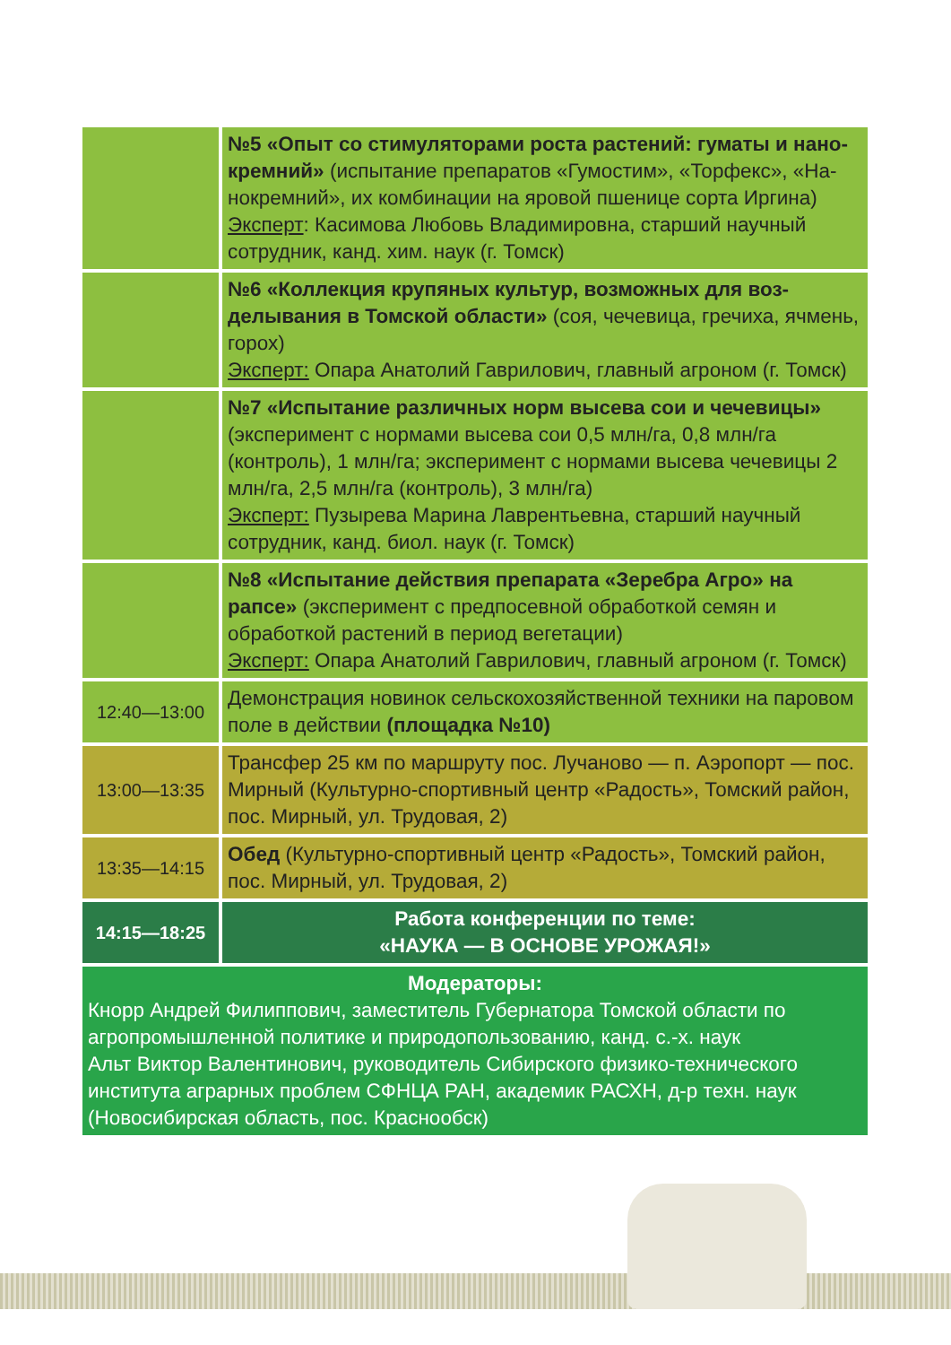| | №5 «Опыт со стимуляторами роста растений: гуматы и нано­кремний» (испытание препаратов «Гумостим», «Торфекс», «На­нокремний», их комбинации на яровой пшенице сорта Иргина) Эксперт : Касимова Любовь Владимировна, старший научный сотрудник, канд. хим. наук (г. Томск) |
| | №6 «Коллекция крупяных культур, возможных для воз­делывания в Томской области» (соя, чечевица, гречиха, ячмень, горох) Эксперт: Опара Анатолий Гаврилович, главный агроном (г. Томск) |
| | №7 «Испытание различных норм высева сои и чечеви­цы» (эксперимент с нормами высева сои 0,5 млн/га, 0,8 млн/га (контроль), 1 млн/га; эксперимент с нормами высева чече­вицы 2 млн/га, 2,5 млн/га (контроль), 3 млн/га) Эксперт: Пузырева Марина Лаврентьевна, старший научный сотрудник, канд. биол. наук (г. Томск) |
| | №8 «Испытание действия препарата «Зеребра Агро» на рапсе» (эксперимент с предпосевной обработкой семян и обработкой растений в период вегетации) Эксперт: Опара Анатолий Гаврилович, главный агроном (г. Томск) |
| 12:40—13:00 | Демонстрация новинок сельскохозяйственной техники на па­ровом поле в действии (площадка №10) |
| 13:00—13:35 | Трансфер 25 км по маршруту пос. Лучаново — п. Аэропорт — пос. Мирный (Культурно-спортивный центр «Радость», Томский район, пос. Мирный, ул. Трудовая, 2) |
| 13:35—14:15 | Обед (Культурно-спортивный центр «Радость», Томский рай­он, пос. Мирный, ул. Трудовая, 2) |
| 14:15—18:25 | Работа конференции по теме: «НАУКА — В ОСНОВЕ УРОЖАЯ!» |
| Модераторы: Кнорр Андрей Филиппович, заместитель Губернатора Томской области по агропромышленной политике и природопользованию, канд. с.-х. наук Альт Виктор Валентинович, руководитель Сибирского физико-техническо­го института аграрных проблем СФНЦА РАН, академик РАСХН, д-р техн. наук (Новосибирская область, пос. Краснообск) | |